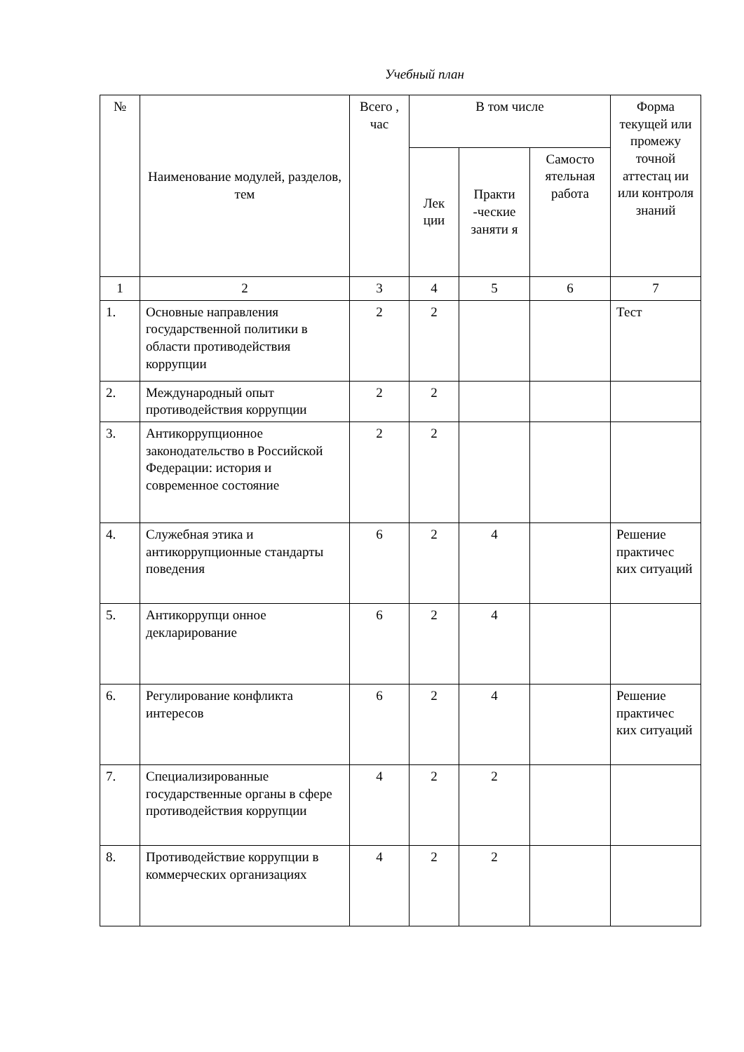Учебный план
| № | Наименование модулей, разделов, тем | Всего , час | В том числе | | | Форма текущей или промежу точной аттестац ии или контроля знаний |
| --- | --- | --- | --- | --- | --- | --- |
| | | | Лек ции | Практи -ческие заняти я | Самосто ятельная работа | |
| 1 | 2 | 3 | 4 | 5 | 6 | 7 |
| 1. | Основные направления государственной политики в области противодействия коррупции | 2 | 2 | | | Тест |
| 2. | Международный опыт противодействия коррупции | 2 | 2 | | | |
| 3. | Антикоррупционное законодательство в Российской Федерации: история и современное состояние | 2 | 2 | | | |
| 4. | Служебная этика и антикоррупционные стандарты поведения | 6 | 2 | 4 | | Решение практичес ких ситуаций |
| 5. | Антикоррупци онное декларирование | 6 | 2 | 4 | | |
| 6. | Регулирование конфликта интересов | 6 | 2 | 4 | | Решение практичес ких ситуаций |
| 7. | Специализированные государственные органы в сфере противодействия коррупции | 4 | 2 | 2 | | |
| 8. | Противодействие коррупции в коммерческих организациях | 4 | 2 | 2 | | |